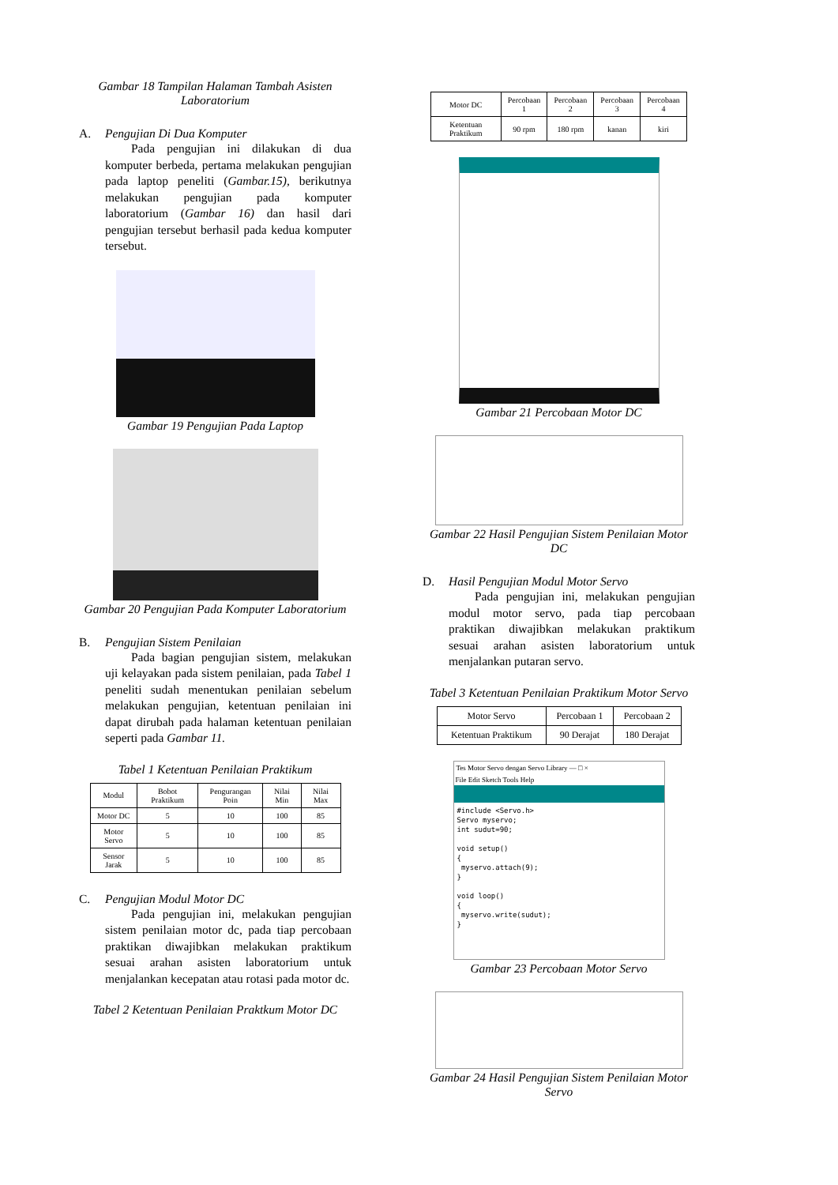Gambar 18 Tampilan Halaman Tambah Asisten Laboratorium
A. Pengujian Di Dua Komputer
Pada pengujian ini dilakukan di dua komputer berbeda, pertama melakukan pengujian pada laptop peneliti (Gambar.15), berikutnya melakukan pengujian pada komputer laboratorium (Gambar 16) dan hasil dari pengujian tersebut berhasil pada kedua komputer tersebut.
Gambar 19 Pengujian Pada Laptop
Gambar 20 Pengujian Pada Komputer Laboratorium
B. Pengujian Sistem Penilaian
Pada bagian pengujian sistem, melakukan uji kelayakan pada sistem penilaian, pada Tabel 1 peneliti sudah menentukan penilaian sebelum melakukan pengujian, ketentuan penilaian ini dapat dirubah pada halaman ketentuan penilaian seperti pada Gambar 11.
Tabel 1 Ketentuan Penilaian Praktikum
| Modul | Bobot Praktikum | Pengurangan Poin | Nilai Min | Nilai Max |
| --- | --- | --- | --- | --- |
| Motor DC | 5 | 10 | 100 | 85 |
| Motor Servo | 5 | 10 | 100 | 85 |
| Sensor Jarak | 5 | 10 | 100 | 85 |
C. Pengujian Modul Motor DC
Pada pengujian ini, melakukan pengujian sistem penilaian motor dc, pada tiap percobaan praktikan diwajibkan melakukan praktikum sesuai arahan asisten laboratorium untuk menjalankan kecepatan atau rotasi pada motor dc.
Tabel 2 Ketentuan Penilaian Praktkum Motor DC
| Motor DC | Percobaan 1 | Percobaan 2 | Percobaan 3 | Percobaan 4 |
| --- | --- | --- | --- | --- |
| Ketentuan Praktikum | 90 rpm | 180 rpm | kanan | kiri |
Gambar 21 Percobaan Motor DC
Gambar 22 Hasil Pengujian Sistem Penilaian Motor DC
D. Hasil Pengujian Modul Motor Servo
Pada pengujian ini, melakukan pengujian modul motor servo, pada tiap percobaan praktikan diwajibkan melakukan praktikum sesuai arahan asisten laboratorium untuk menjalankan putaran servo.
Tabel 3 Ketentuan Penilaian Praktikum Motor Servo
| Motor Servo | Percobaan 1 | Percobaan 2 |
| --- | --- | --- |
| Ketentuan Praktikum | 90 Derajat | 180 Derajat |
Tes Motor Servo dengan Servo Library — □ ×
File Edit Sketch Tools Help
#include <Servo.h>
Servo myservo;
int sudut=90;
void setup()
{
myservo.attach(9);
}
void loop()
{
myservo.write(sudut);
}
Gambar 23 Percobaan Motor Servo
Gambar 24 Hasil Pengujian Sistem Penilaian Motor Servo